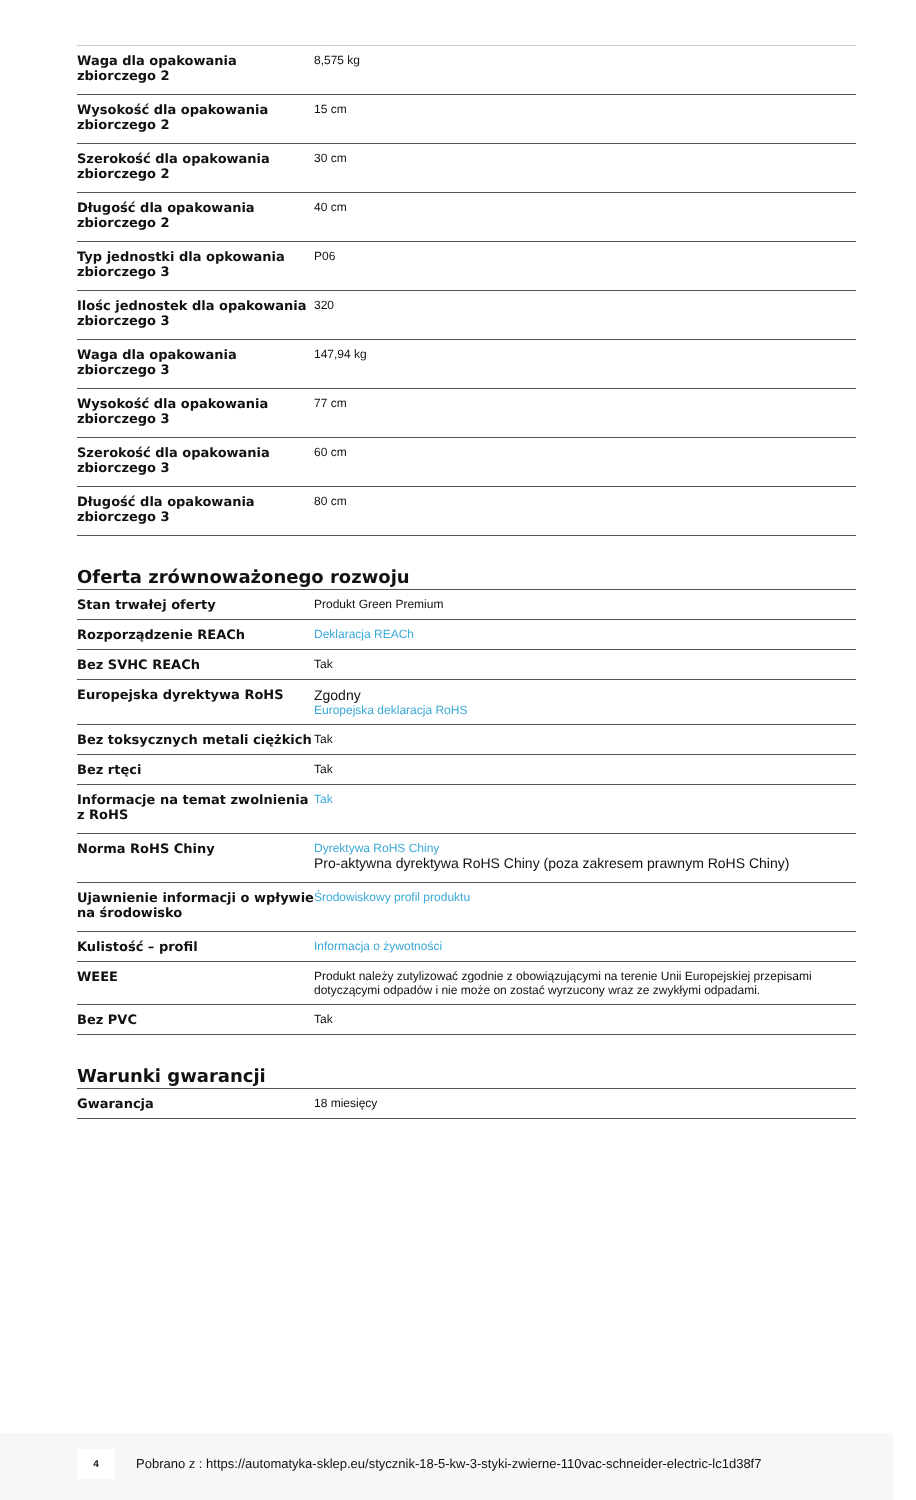| Waga dla opakowania zbiorczego 2 | 8,575 kg |
| Wysokość dla opakowania zbiorczego 2 | 15 cm |
| Szerokość dla opakowania zbiorczego 2 | 30 cm |
| Długość dla opakowania zbiorczego 2 | 40 cm |
| Typ jednostki dla opkowania zbiorczego 3 | P06 |
| Ilośc jednostek dla opakowania zbiorczego 3 | 320 |
| Waga dla opakowania zbiorczego 3 | 147,94 kg |
| Wysokość dla opakowania zbiorczego 3 | 77 cm |
| Szerokość dla opakowania zbiorczego 3 | 60 cm |
| Długość dla opakowania zbiorczego 3 | 80 cm |
Oferta zrównoważonego rozwoju
| Stan trwałej oferty | Produkt Green Premium |
| Rozporządzenie REACh | Deklaracja REACh |
| Bez SVHC REACh | Tak |
| Europejska dyrektywa RoHS | Zgodny Europejska deklaracja RoHS |
| Bez toksycznych metali ciężkich | Tak |
| Bez rtęci | Tak |
| Informacje na temat zwolnienia z RoHS | Tak |
| Norma RoHS Chiny | Dyrektywa RoHS Chiny Pro-aktywna dyrektywa RoHS Chiny (poza zakresem prawnym RoHS Chiny) |
| Ujawnienie informacji o wpływie na środowisko | Środowiskowy profil produktu |
| Kulistość – profil | Informacja o żywotności |
| WEEE | Produkt należy zutylizować zgodnie z obowiązującymi na terenie Unii Europejskiej przepisami dotyczącymi odpadów i nie może on zostać wyrzucony wraz ze zwykłymi odpadami. |
| Bez PVC | Tak |
Warunki gwarancji
| Gwarancja | 18 miesięcy |
4
Pobrano z : https://automatyka-sklep.eu/stycznik-18-5-kw-3-styki-zwierne-110vac-schneider-electric-lc1d38f7